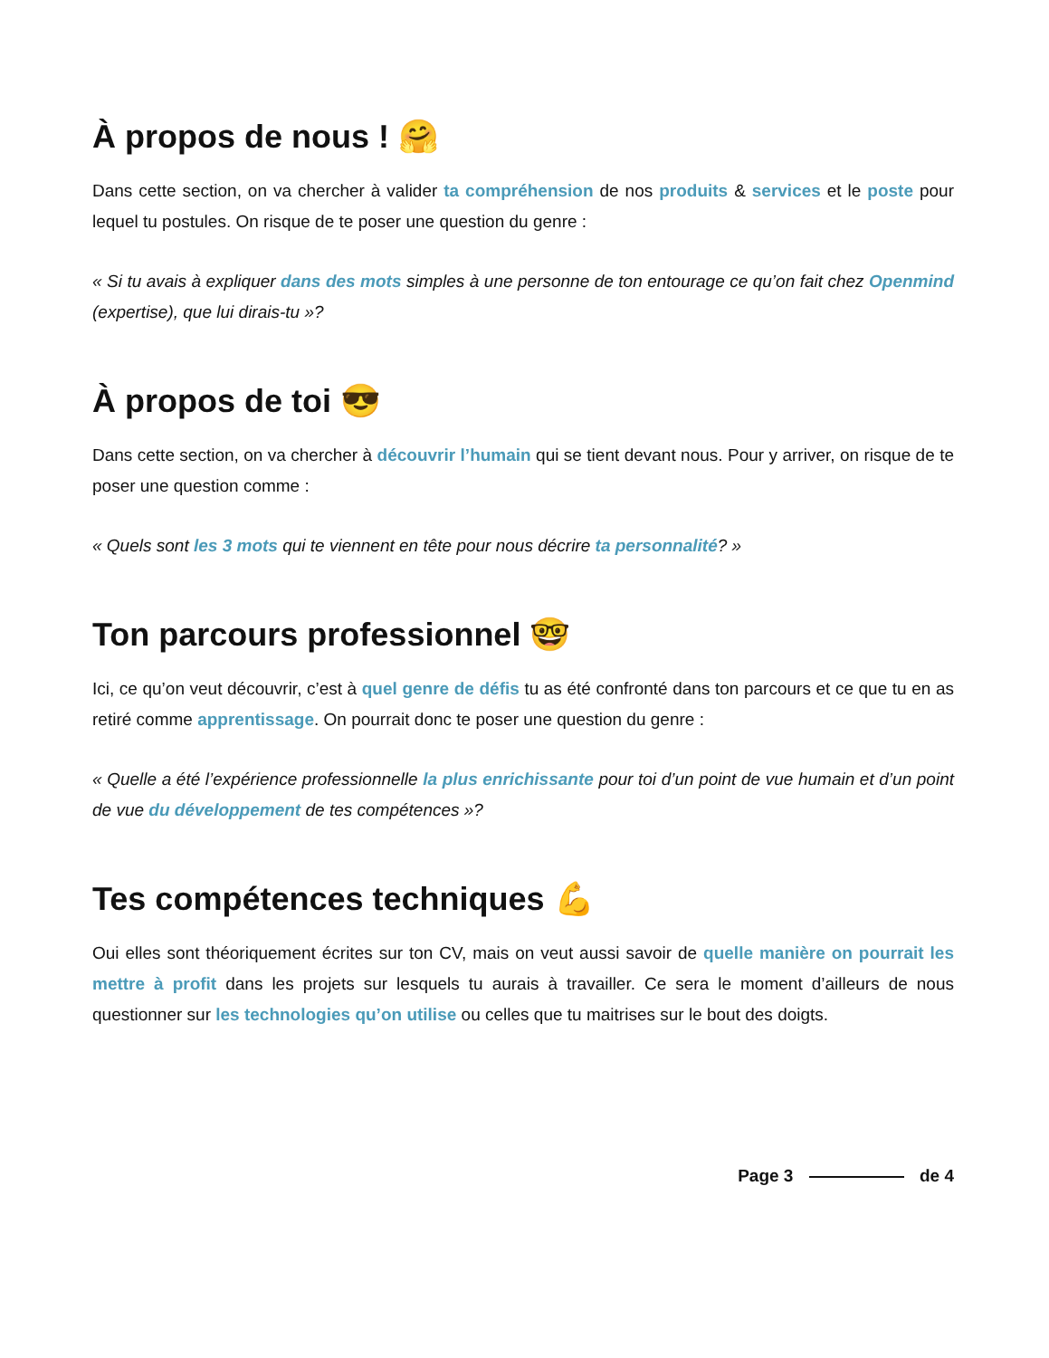À propos de nous ! 🤗
Dans cette section, on va chercher à valider ta compréhension de nos produits & services et le poste pour lequel tu postules. On risque de te poser une question du genre :
« Si tu avais à expliquer dans des mots simples à une personne de ton entourage ce qu’on fait chez Openmind (expertise), que lui dirais-tu »?
À propos de toi 😎
Dans cette section, on va chercher à découvrir l’humain qui se tient devant nous. Pour y arriver, on risque de te poser une question comme :
« Quels sont les 3 mots qui te viennent en tête pour nous décrire ta personnalité? »
Ton parcours professionnel 🤓
Ici, ce qu’on veut découvrir, c’est à quel genre de défis tu as été confronté dans ton parcours et ce que tu en as retiré comme apprentissage. On pourrait donc te poser une question du genre :
« Quelle a été l’expérience professionnelle la plus enrichissante pour toi d’un point de vue humain et d’un point de vue du développement de tes compétences »?
Tes compétences techniques 💪
Oui elles sont théoriquement écrites sur ton CV, mais on veut aussi savoir de quelle manière on pourrait les mettre à profit dans les projets sur lesquels tu aurais à travailler. Ce sera le moment d’ailleurs de nous questionner sur les technologies qu’on utilise ou celles que tu maitrises sur le bout des doigts.
Page 3 de 4